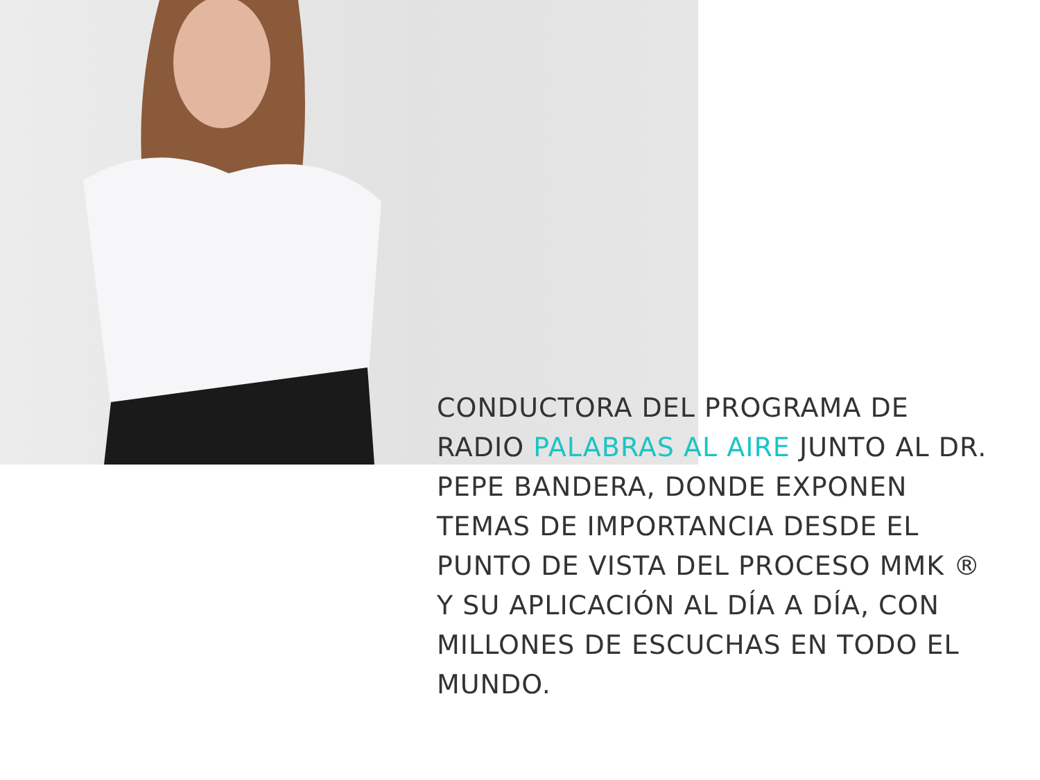CONDUCTORA DEL PROGRAMA DE RADIO PALABRAS AL AIRE JUNTO AL DR. PEPE BANDERA, DONDE EXPONEN TEMAS DE IMPORTANCIA DESDE EL PUNTO DE VISTA DEL PROCESO MMK ® Y SU APLICACIÓN AL DÍA A DÍA, CON MILLONES DE ESCUCHAS EN TODO EL MUNDO.